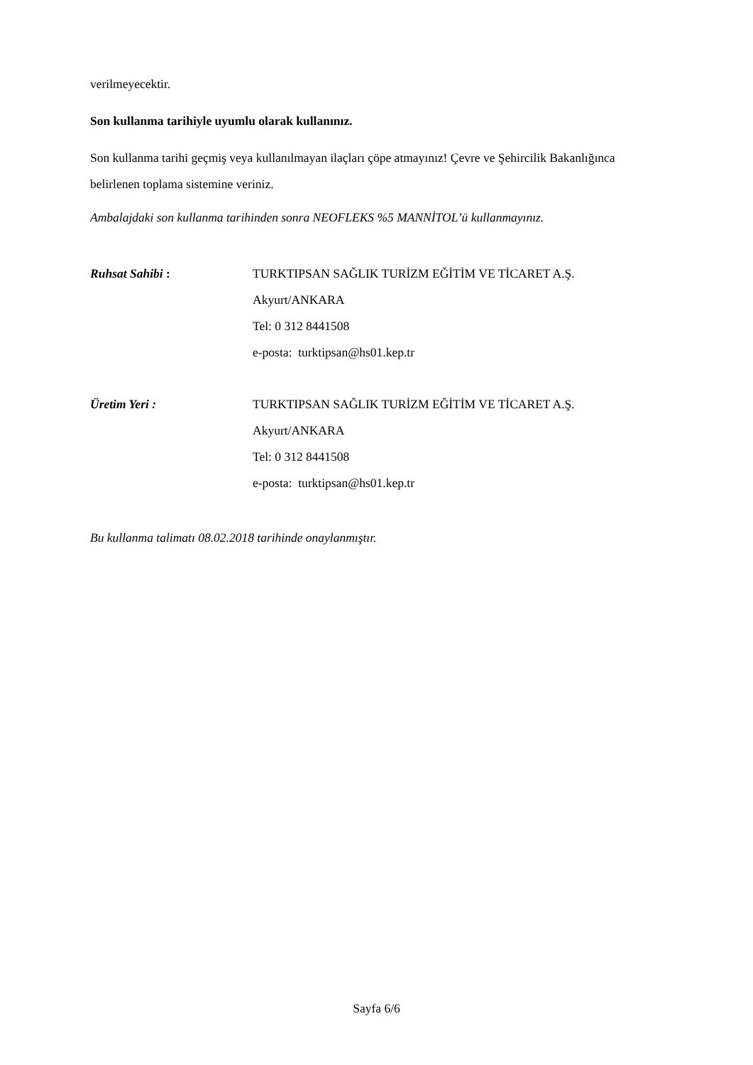verilmeyecektir.
Son kullanma tarihiyle uyumlu olarak kullanınız.
Son kullanma tarihi geçmiş veya kullanılmayan ilaçları çöpe atmayınız! Çevre ve Şehircilik Bakanlığınca belirlenen toplama sistemine veriniz.
Ambalajdaki son kullanma tarihinden sonra NEOFLEKS %5 MANNİTOL’ü kullanmayınız.
Ruhsat Sahibi : TURKTIPSAN SAĞLIK TURİZM EĞİTİM VE TİCARET A.Ş.
Akyurt/ANKARA
Tel: 0 312 8441508
e-posta: turktipsan@hs01.kep.tr
Üretim Yeri : TURKTIPSAN SAĞLIK TURİZM EĞİTİM VE TİCARET A.Ş.
Akyurt/ANKARA
Tel: 0 312 8441508
e-posta: turktipsan@hs01.kep.tr
Bu kullanma talimatı 08.02.2018 tarihinde onaylanmıştır.
Sayfa 6/6